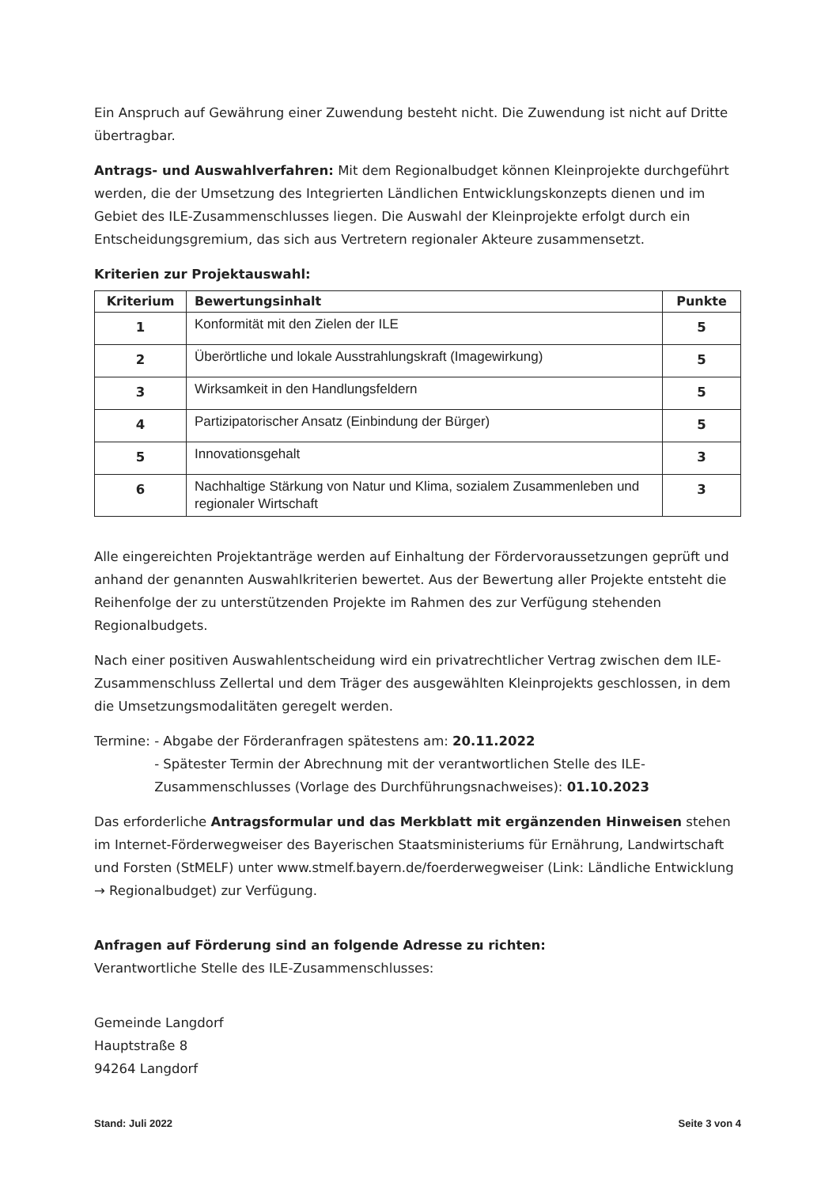Ein Anspruch auf Gewährung einer Zuwendung besteht nicht. Die Zuwendung ist nicht auf Dritte übertragbar.
Antrags- und Auswahlverfahren: Mit dem Regionalbudget können Kleinprojekte durchgeführt werden, die der Umsetzung des Integrierten Ländlichen Entwicklungskonzepts dienen und im Gebiet des ILE-Zusammenschlusses liegen. Die Auswahl der Kleinprojekte erfolgt durch ein Entscheidungsgremium, das sich aus Vertretern regionaler Akteure zusammensetzt.
Kriterien zur Projektauswahl:
| Kriterium | Bewertungsinhalt | Punkte |
| --- | --- | --- |
| 1 | Konformität mit den Zielen der ILE | 5 |
| 2 | Überörtliche und lokale Ausstrahlungskraft (Imagewirkung) | 5 |
| 3 | Wirksamkeit in den Handlungsfeldern | 5 |
| 4 | Partizipatorischer Ansatz (Einbindung der Bürger) | 5 |
| 5 | Innovationsgehalt | 3 |
| 6 | Nachhaltige Stärkung von Natur und Klima, sozialem Zusammenleben und regionaler Wirtschaft | 3 |
Alle eingereichten Projektanträge werden auf Einhaltung der Fördervoraussetzungen geprüft und anhand der genannten Auswahlkriterien bewertet. Aus der Bewertung aller Projekte entsteht die Reihenfolge der zu unterstützenden Projekte im Rahmen des zur Verfügung stehenden Regionalbudgets.
Nach einer positiven Auswahlentscheidung wird ein privatrechtlicher Vertrag zwischen dem ILE-Zusammenschluss Zellertal und dem Träger des ausgewählten Kleinprojekts geschlossen, in dem die Umsetzungsmodalitäten geregelt werden.
Termine: - Abgabe der Förderanfragen spätestens am: 20.11.2022
- Spätester Termin der Abrechnung mit der verantwortlichen Stelle des ILE-Zusammenschlusses (Vorlage des Durchführungsnachweises): 01.10.2023
Das erforderliche Antragsformular und das Merkblatt mit ergänzenden Hinweisen stehen im Internet-Förderwegweiser des Bayerischen Staatsministeriums für Ernährung, Landwirtschaft und Forsten (StMELF) unter www.stmelf.bayern.de/foerderwegweiser (Link: Ländliche Entwicklung → Regionalbudget) zur Verfügung.
Anfragen auf Förderung sind an folgende Adresse zu richten:
Verantwortliche Stelle des ILE-Zusammenschlusses:
Gemeinde Langdorf
Hauptstraße 8
94264 Langdorf
Stand: Juli 2022 Seite 3 von 4